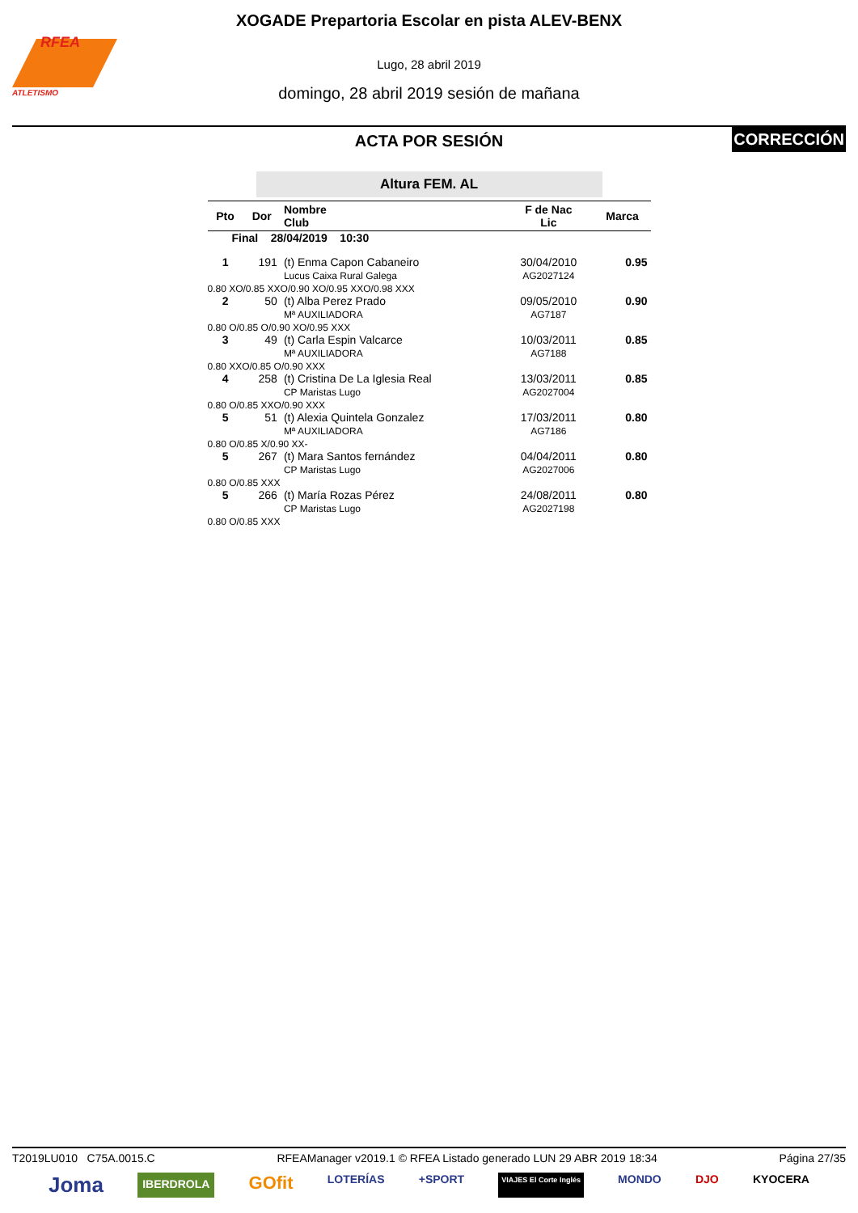RFEA
ATLETISMO
XOGADE Prepartoria Escolar en pista ALEV-BENX
Lugo, 28 abril 2019
domingo, 28 abril 2019 sesión de mañana
CORRECCIÓN
ACTA POR SESIÓN
Altura FEM. AL
| Pto | Dor | Nombre Club | F de Nac Lic | Marca |
| --- | --- | --- | --- | --- |
| Final 28/04/2019 10:30 | | | | |
| 1 | 191 | (t) Enma Capon Cabaneiro Lucus Caixa Rural Galega | 30/04/2010 AG2027124 | 0.95 |
| 0.80 XO/0.85 XXO/0.90 XO/0.95 XXO/0.98 XXX | | | | |
| 2 | 50 | (t) Alba Perez Prado Mª AUXILIADORA | 09/05/2010 AG7187 | 0.90 |
| 0.80 O/0.85 O/0.90 XO/0.95 XXX | | | | |
| 3 | 49 | (t) Carla Espin Valcarce Mª AUXILIADORA | 10/03/2011 AG7188 | 0.85 |
| 0.80 XXO/0.85 O/0.90 XXX | | | | |
| 4 | 258 | (t) Cristina De La Iglesia Real CP Maristas Lugo | 13/03/2011 AG2027004 | 0.85 |
| 0.80 O/0.85 XXO/0.90 XXX | | | | |
| 5 | 51 | (t) Alexia Quintela Gonzalez Mª AUXILIADORA | 17/03/2011 AG7186 | 0.80 |
| 0.80 O/0.85 X/0.90 XX- | | | | |
| 5 | 267 | (t) Mara Santos fernández CP Maristas Lugo | 04/04/2011 AG2027006 | 0.80 |
| 0.80 O/0.85 XXX | | | | |
| 5 | 266 | (t) María Rozas Pérez CP Maristas Lugo | 24/08/2011 AG2027198 | 0.80 |
| 0.80 O/0.85 XXX | | | | |
T2019LU010 C75A.0015.C RFEAManager v2019.1 © RFEA Listado generado LUN 29 ABR 2019 18:34 Página 27/35
Joma IBERDROLA GOfit LOTERÍAS +SPORT VIAJES El Corte Inglés MONDO DJO KYOCERA